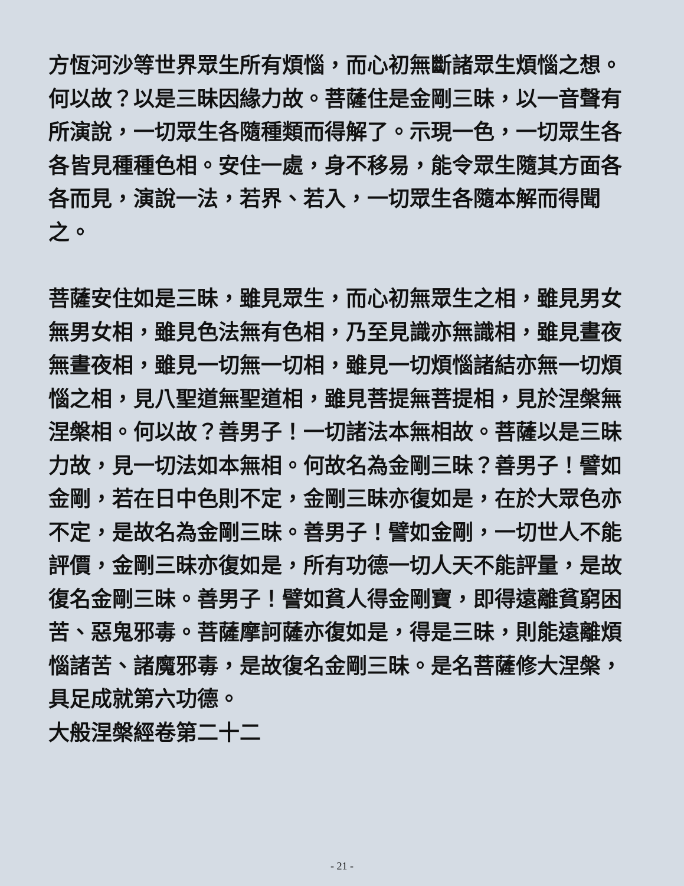方恆河沙等世界眾生所有煩惱，而心初無斷諸眾生煩惱之想。何以故？以是三昧因緣力故。菩薩住是金剛三昧，以一音聲有所演說，一切眾生各隨種類而得解了。示現一色，一切眾生各各皆見種種色相。安住一處，身不移易，能令眾生隨其方面各各而見，演說一法，若界、若入，一切眾生各隨本解而得聞之。
菩薩安住如是三昧，雖見眾生，而心初無眾生之相，雖見男女無男女相，雖見色法無有色相，乃至見識亦無識相，雖見晝夜無晝夜相，雖見一切無一切相，雖見一切煩惱諸結亦無一切煩惱之相，見八聖道無聖道相，雖見菩提無菩提相，見於涅槃無涅槃相。何以故？善男子！一切諸法本無相故。菩薩以是三昧力故，見一切法如本無相。何故名為金剛三昧？善男子！譬如金剛，若在日中色則不定，金剛三昧亦復如是，在於大眾色亦不定，是故名為金剛三昧。善男子！譬如金剛，一切世人不能評價，金剛三昧亦復如是，所有功德一切人天不能評量，是故復名金剛三昧。善男子！譬如貧人得金剛寶，即得遠離貧窮困苦、惡鬼邪毒。菩薩摩訶薩亦復如是，得是三昧，則能遠離煩惱諸苦、諸魔邪毒，是故復名金剛三昧。是名菩薩修大涅槃，具足成就第六功德。
大般涅槃經卷第二十二
- 21 -